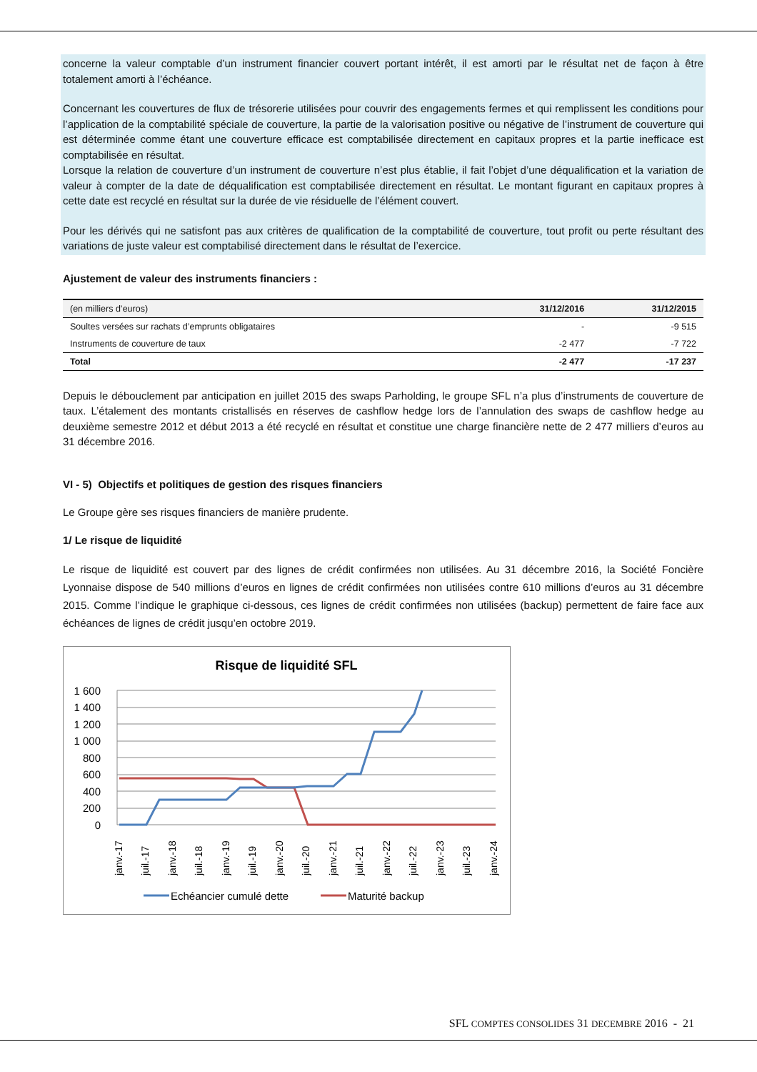concerne la valeur comptable d’un instrument financier couvert portant intérêt, il est amorti par le résultat net de façon à être totalement amorti à l’échéance.
Concernant les couvertures de flux de trésorerie utilisées pour couvrir des engagements fermes et qui remplissent les conditions pour l’application de la comptabilité spéciale de couverture, la partie de la valorisation positive ou négative de l’instrument de couverture qui est déterminée comme étant une couverture efficace est comptabilisée directement en capitaux propres et la partie inefficace est comptabilisée en résultat.
Lorsque la relation de couverture d’un instrument de couverture n’est plus établie, il fait l’objet d’une déqualification et la variation de valeur à compter de la date de déqualification est comptabilisée directement en résultat. Le montant figurant en capitaux propres à cette date est recyclé en résultat sur la durée de vie résiduelle de l’élément couvert.
Pour les dérivés qui ne satisfont pas aux critères de qualification de la comptabilité de couverture, tout profit ou perte résultant des variations de juste valeur est comptabilisé directement dans le résultat de l’exercice.
Ajustement de valeur des instruments financiers :
| (en milliers d’euros) | 31/12/2016 | 31/12/2015 |
| --- | --- | --- |
| Soultes versées sur rachats d’emprunts obligataires | - | -9 515 |
| Instruments de couverture de taux | -2 477 | -7 722 |
| Total | -2 477 | -17 237 |
Depuis le débouclement par anticipation en juillet 2015 des swaps Parholding, le groupe SFL n’a plus d’instruments de couverture de taux. L’étalement des montants cristallisés en réserves de cashflow hedge lors de l’annulation des swaps de cashflow hedge au deuxième semestre 2012 et début 2013 a été recyclé en résultat et constitue une charge financière nette de 2 477 milliers d’euros au 31 décembre 2016.
VI - 5) Objectifs et politiques de gestion des risques financiers
Le Groupe gère ses risques financiers de manière prudente.
1/ Le risque de liquidité
Le risque de liquidité est couvert par des lignes de crédit confirmées non utilisées. Au 31 décembre 2016, la Société Foncière Lyonnaise dispose de 540 millions d’euros en lignes de crédit confirmées non utilisées contre 610 millions d’euros au 31 décembre 2015. Comme l’indique le graphique ci-dessous, ces lignes de crédit confirmées non utilisées (backup) permettent de faire face aux échéances de lignes de crédit jusqu’en octobre 2019.
Risque de liquidité SFL
1 600
1 400
1 200
1 000
800
600
400
200
0
janv.-17
juil.-17
janv.-18
juil.-18
janv.-19
juil.-19
janv.-20
juil.-20
janv.-21
juil.-21
janv.-22
juil.-22
janv.-23
juil.-23
janv.-24
Echéancier cumulé dette
Maturité backup
SFL COMPTES CONSOLIDES 31 DECEMBRE 2016 - 21